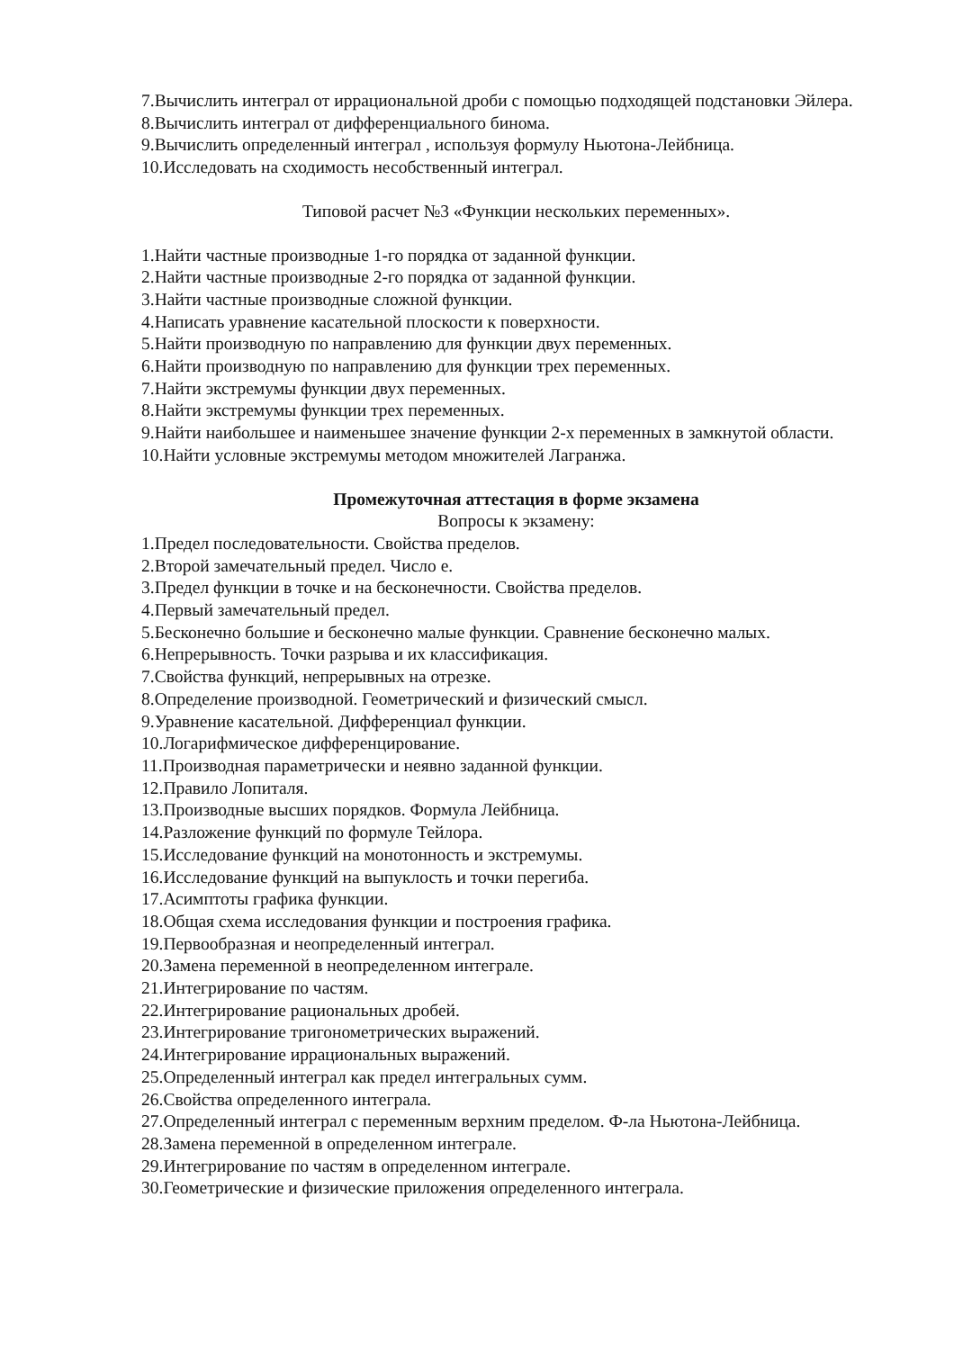7.Вычислить интеграл от иррациональной дроби с помощью подходящей подстановки Эйлера.
8.Вычислить интеграл от дифференциального бинома.
9.Вычислить определенный интеграл , используя формулу Ньютона-Лейбница.
10.Исследовать на сходимость несобственный интеграл.
Типовой расчет №3 «Функции нескольких переменных».
1.Найти частные производные 1-го порядка от заданной функции.
2.Найти частные производные 2-го порядка от заданной функции.
3.Найти частные производные сложной функции.
4.Написать уравнение касательной плоскости к поверхности.
5.Найти производную по направлению для функции двух переменных.
6.Найти производную по направлению для функции трех переменных.
7.Найти экстремумы функции двух переменных.
8.Найти экстремумы функции трех переменных.
9.Найти наибольшее и наименьшее значение функции 2-х переменных в замкнутой области.
10.Найти условные экстремумы методом множителей Лагранжа.
Промежуточная аттестация в форме экзамена
Вопросы к экзамену:
1.Предел последовательности. Свойства пределов.
2.Второй замечательный предел. Число е.
3.Предел функции в точке и на бесконечности. Свойства пределов.
4.Первый замечательный предел.
5.Бесконечно большие и бесконечно малые функции. Сравнение бесконечно малых.
6.Непрерывность. Точки разрыва и их классификация.
7.Свойства функций, непрерывных на отрезке.
8.Определение производной. Геометрический и физический смысл.
9.Уравнение касательной. Дифференциал функции.
10.Логарифмическое дифференцирование.
11.Производная параметрически и неявно заданной функции.
12.Правило Лопиталя.
13.Производные высших порядков. Формула Лейбница.
14.Разложение функций по формуле Тейлора.
15.Исследование функций на монотонность и экстремумы.
16.Исследование функций на выпуклость и точки перегиба.
17.Асимптоты графика функции.
18.Общая схема исследования функции и построения графика.
19.Первообразная и неопределенный интеграл.
20.Замена переменной в неопределенном интеграле.
21.Интегрирование по частям.
22.Интегрирование рациональных дробей.
23.Интегрирование тригонометрических выражений.
24.Интегрирование иррациональных выражений.
25.Определенный интеграл как предел интегральных сумм.
26.Свойства определенного интеграла.
27.Определенный интеграл с переменным верхним пределом. Ф-ла Ньютона-Лейбница.
28.Замена переменной в определенном интеграле.
29.Интегрирование по частям в определенном интеграле.
30.Геометрические и физические приложения определенного интеграла.